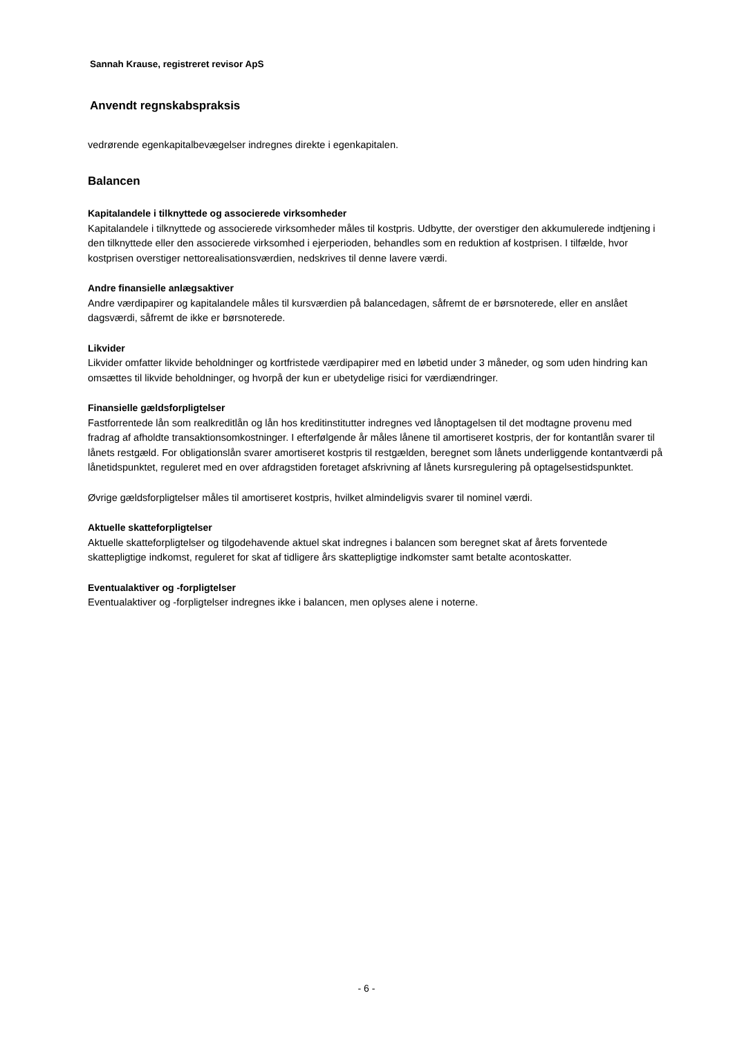Sannah Krause, registreret revisor ApS
Anvendt regnskabspraksis
vedrørende egenkapitalbevægelser indregnes direkte i egenkapitalen.
Balancen
Kapitalandele i tilknyttede og associerede virksomheder
Kapitalandele i tilknyttede og associerede virksomheder måles til kostpris. Udbytte, der overstiger den akkumulerede indtjening i den tilknyttede eller den associerede virksomhed i ejerperioden, behandles som en reduktion af kostprisen. I tilfælde, hvor kostprisen overstiger nettorealisationsværdien, nedskrives til denne lavere værdi.
Andre finansielle anlægsaktiver
Andre værdipapirer og kapitalandele måles til kursværdien på balancedagen, såfremt de er børsnoterede, eller en anslået dagsværdi, såfremt de ikke er børsnoterede.
Likvider
Likvider omfatter likvide beholdninger og kortfristede værdipapirer med en løbetid under 3 måneder, og som uden hindring kan omsættes til likvide beholdninger, og hvorpå der kun er ubetydelige risici for værdiændringer.
Finansielle gældsforpligtelser
Fastforrentede lån som realkreditlån og lån hos kreditinstitutter indregnes ved lånoptagelsen til det modtagne provenu med fradrag af afholdte transaktionsomkostninger. I efterfølgende år måles lånene til amortiseret kostpris, der for kontantlån svarer til lånets restgæld. For obligationslån svarer amortiseret kostpris til restgælden, beregnet som lånets underliggende kontantværdi på lånetidspunktet, reguleret med en over afdragstiden foretaget afskrivning af lånets kursregulering på optagelsestidspunktet.
Øvrige gældsforpligtelser måles til amortiseret kostpris, hvilket almindeligvis svarer til nominel værdi.
Aktuelle skatteforpligtelser
Aktuelle skatteforpligtelser og tilgodehavende aktuel skat indregnes i balancen som beregnet skat af årets forventede skattepligtige indkomst, reguleret for skat af tidligere års skattepligtige indkomster samt betalte acontoskatter.
Eventualaktiver og -forpligtelser
Eventualaktiver og -forpligtelser indregnes ikke i balancen, men oplyses alene i noterne.
- 6 -